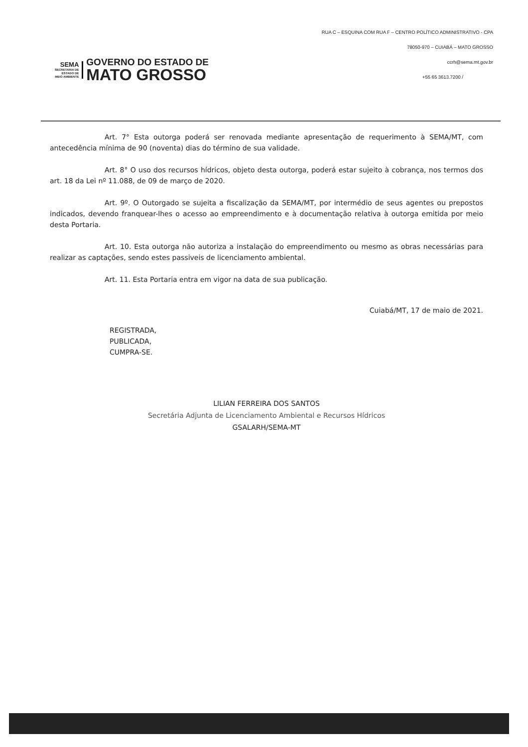SEMA
SECRETARIA DE
ESTADO DE
MEIO AMBIENTE
GOVERNO DO ESTADO DE
MATO GROSSO
RUA C – ESQUINA COM RUA F – CENTRO POLÍTICO ADMINISTRATIVO - CPA
78050-970 – CUIABÁ – MATO GROSSO
ccrh@sema.mt.gov.br
+55 65 3613.7200 /
Art. 7° Esta outorga poderá ser renovada mediante apresentação de requerimento à SEMA/MT, com antecedência mínima de 90 (noventa) dias do término de sua validade.
Art. 8° O uso dos recursos hídricos, objeto desta outorga, poderá estar sujeito à cobrança, nos termos dos art. 18 da Lei nº 11.088, de 09 de março de 2020.
Art. 9º. O Outorgado se sujeita a fiscalização da SEMA/MT, por intermédio de seus agentes ou prepostos indicados, devendo franquear-lhes o acesso ao empreendimento e à documentação relativa à outorga emitida por meio desta Portaria.
Art. 10. Esta outorga não autoriza a instalação do empreendimento ou mesmo as obras necessárias para realizar as captações, sendo estes passiveis de licenciamento ambiental.
Art. 11. Esta Portaria entra em vigor na data de sua publicação.
Cuiabá/MT, 17 de maio de 2021.
REGISTRADA,
PUBLICADA,
CUMPRA-SE.
LILIAN FERREIRA DOS SANTOS
Secretária Adjunta de Licenciamento Ambiental e Recursos Hídricos
GSALARH/SEMA-MT